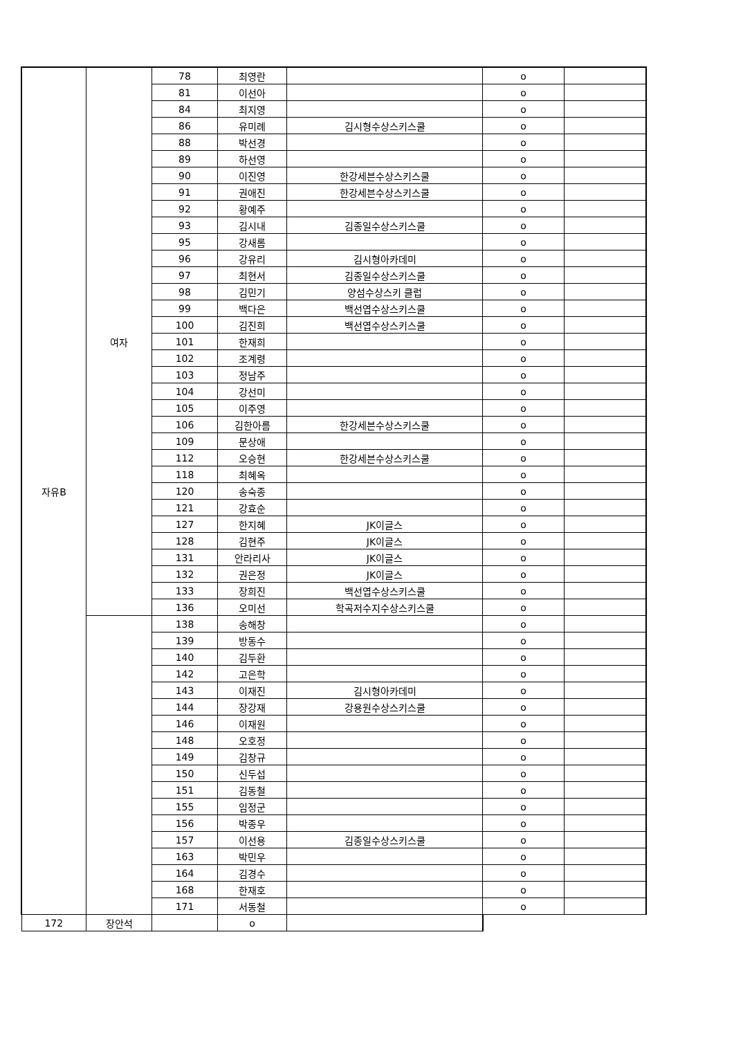| 자유B | 여자 | 78 | 최영란 | | o | |
| | | 81 | 이선아 | | o | |
| | | 84 | 최지영 | | o | |
| | | 86 | 유미례 | 김시형수상스키스쿨 | o | |
| | | 88 | 박선경 | | o | |
| | | 89 | 하선영 | | o | |
| | | 90 | 이진영 | 한강세븐수상스키스쿨 | o | |
| | | 91 | 권애진 | 한강세븐수상스키스쿨 | o | |
| | | 92 | 황예주 | | o | |
| | | 93 | 김시내 | 김종일수상스키스쿨 | o | |
| | | 95 | 강새롬 | | o | |
| | | 96 | 강유리 | 김시형아카데미 | o | |
| | | 97 | 최현서 | 김종일수상스키스쿨 | o | |
| | | 98 | 김민기 | 양섬수상스키 클럽 | o | |
| | | 99 | 백다은 | 백선엽수상스키스쿨 | o | |
| | | 100 | 김진희 | 백선엽수상스키스쿨 | o | |
| | | 101 | 한재희 | | o | |
| | | 102 | 조계령 | | o | |
| | | 103 | 정남주 | | o | |
| | | 104 | 강선미 | | o | |
| | | 105 | 이주영 | | o | |
| | | 106 | 김한아름 | 한강세븐수상스키스쿨 | o | |
| | | 109 | 문상애 | | o | |
| | | 112 | 오승현 | 한강세븐수상스키스쿨 | o | |
| | | 118 | 최혜옥 | | o | |
| | | 120 | 송숙종 | | o | |
| | | 121 | 강효순 | | o | |
| | | 127 | 한지혜 | JK이글스 | o | |
| | | 128 | 김현주 | JK이글스 | o | |
| | | 131 | 안라리사 | JK이글스 | o | |
| | | 132 | 권은정 | JK이글스 | o | |
| | | 133 | 장희진 | 백선엽수상스키스쿨 | o | |
| | | 136 | 오미선 | 학곡저수지수상스키스쿨 | o | |
| | | 138 | 송해창 | | o | |
| | | 139 | 방동수 | | o | |
| | | 140 | 김두환 | | o | |
| | | 142 | 고은학 | | o | |
| | | 143 | 이재진 | 김시형아카데미 | o | |
| | | 144 | 장강재 | 강용원수상스키스쿨 | o | |
| | | 146 | 이재원 | | o | |
| | | 148 | 오호정 | | o | |
| | | 149 | 김창규 | | o | |
| | | 150 | 신두섭 | | o | |
| | | 151 | 김동철 | | o | |
| | | 155 | 임정군 | | o | |
| | | 156 | 박종우 | | o | |
| | | 157 | 이선용 | 김종일수상스키스쿨 | o | |
| | | 163 | 박민우 | | o | |
| | | 164 | 김경수 | | o | |
| | | 168 | 한재호 | | o | |
| | | 171 | 서동철 | | o | |
| 172 | 장안석 | | o | | | |